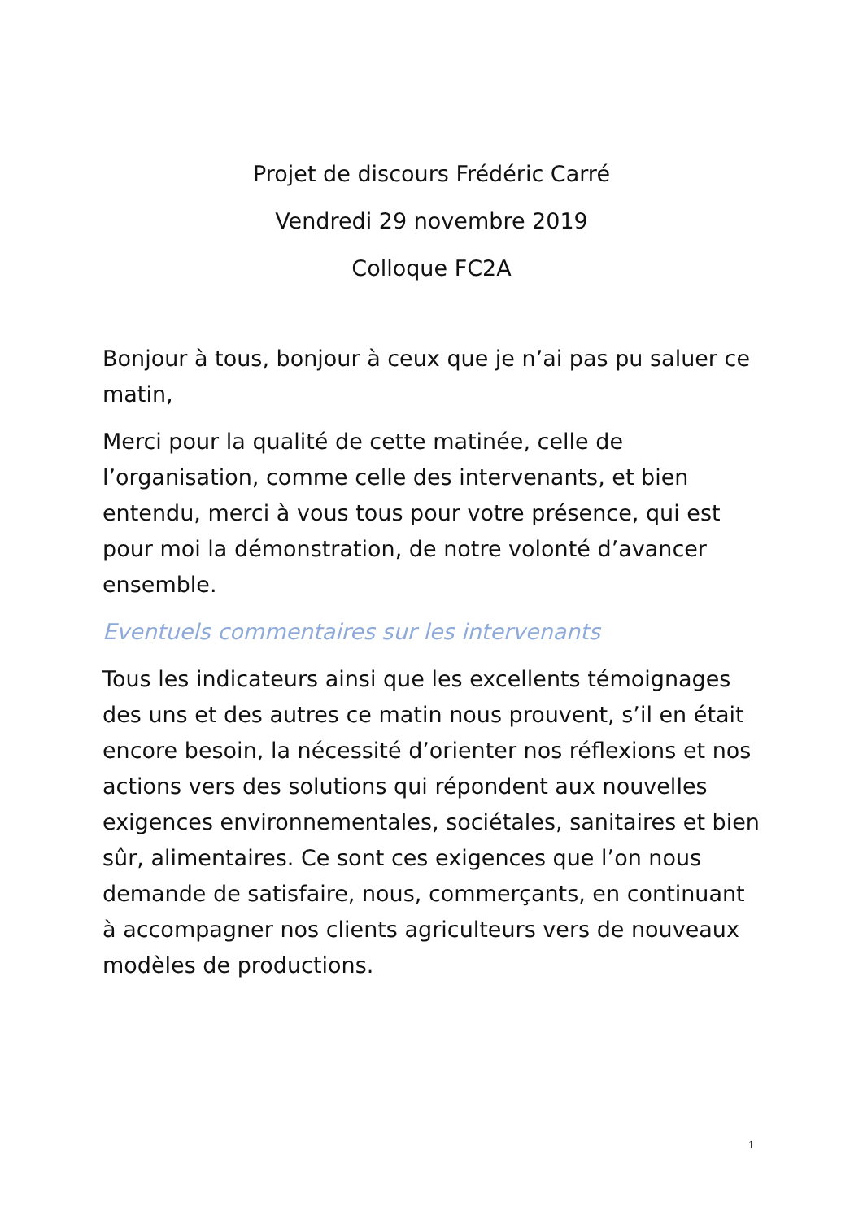Projet de discours Frédéric Carré
Vendredi 29 novembre 2019
Colloque FC2A
Bonjour à tous, bonjour à ceux que je n’ai pas pu saluer ce matin,
Merci pour la qualité de cette matinée, celle de l’organisation, comme celle des intervenants, et bien entendu, merci à vous tous pour votre présence, qui est pour moi la démonstration, de notre volonté d’avancer ensemble.
Eventuels commentaires sur les intervenants
Tous les indicateurs ainsi que les excellents témoignages des uns et des autres ce matin nous prouvent, s’il en était encore besoin, la nécessité d’orienter nos réflexions et nos actions vers des solutions qui répondent aux nouvelles exigences environnementales, sociétales, sanitaires et bien sûr, alimentaires. Ce sont ces exigences que l’on nous demande de satisfaire, nous, commerçants, en continuant à accompagner nos clients agriculteurs vers de nouveaux modèles de productions.
1